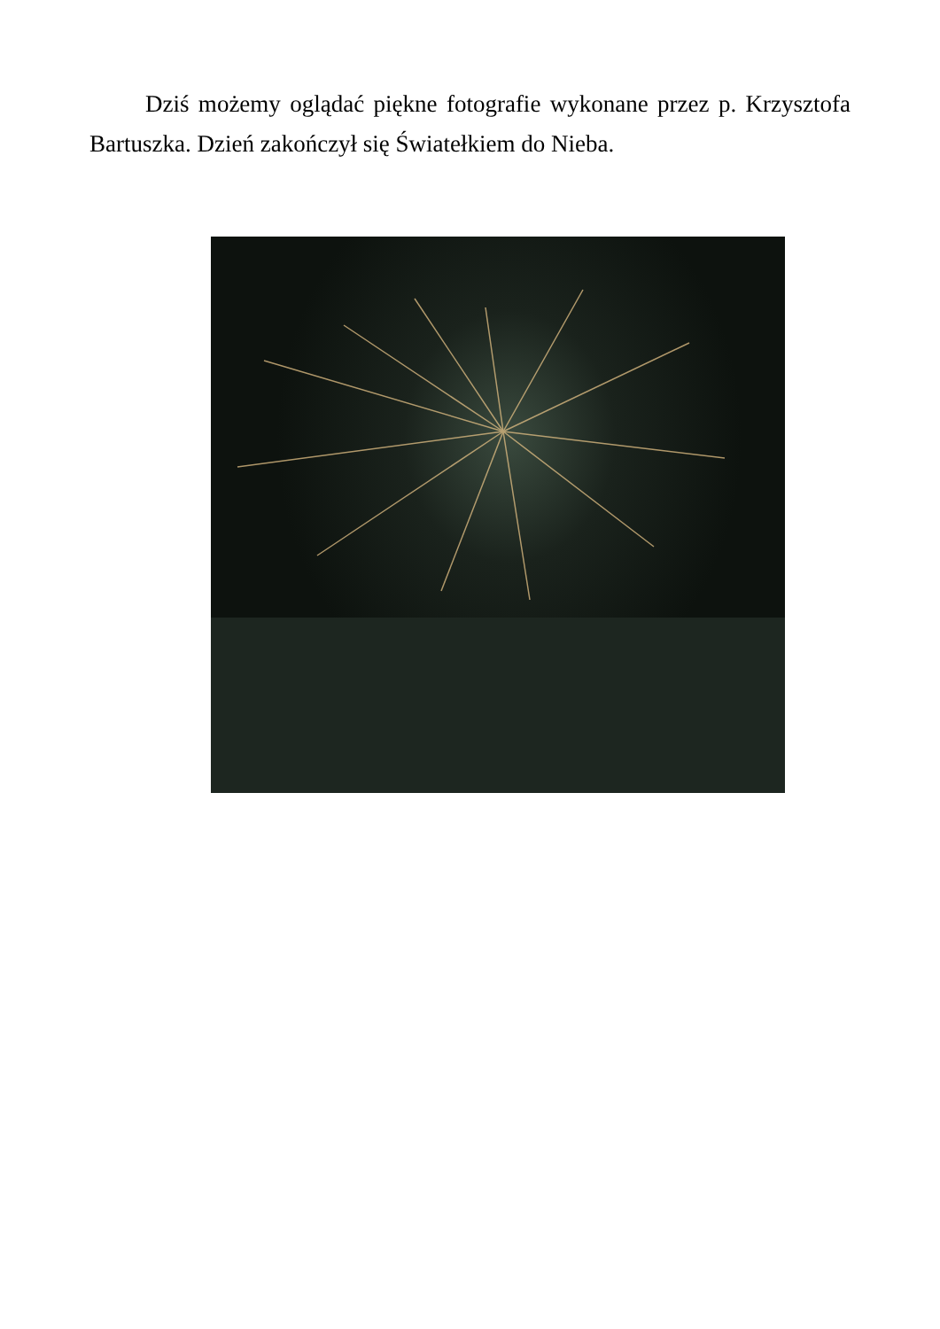Dziś możemy oglądać piękne fotografie wykonane przez p. Krzysztofa Bartuszka. Dzień zakończył się Światełkiem do Nieba.